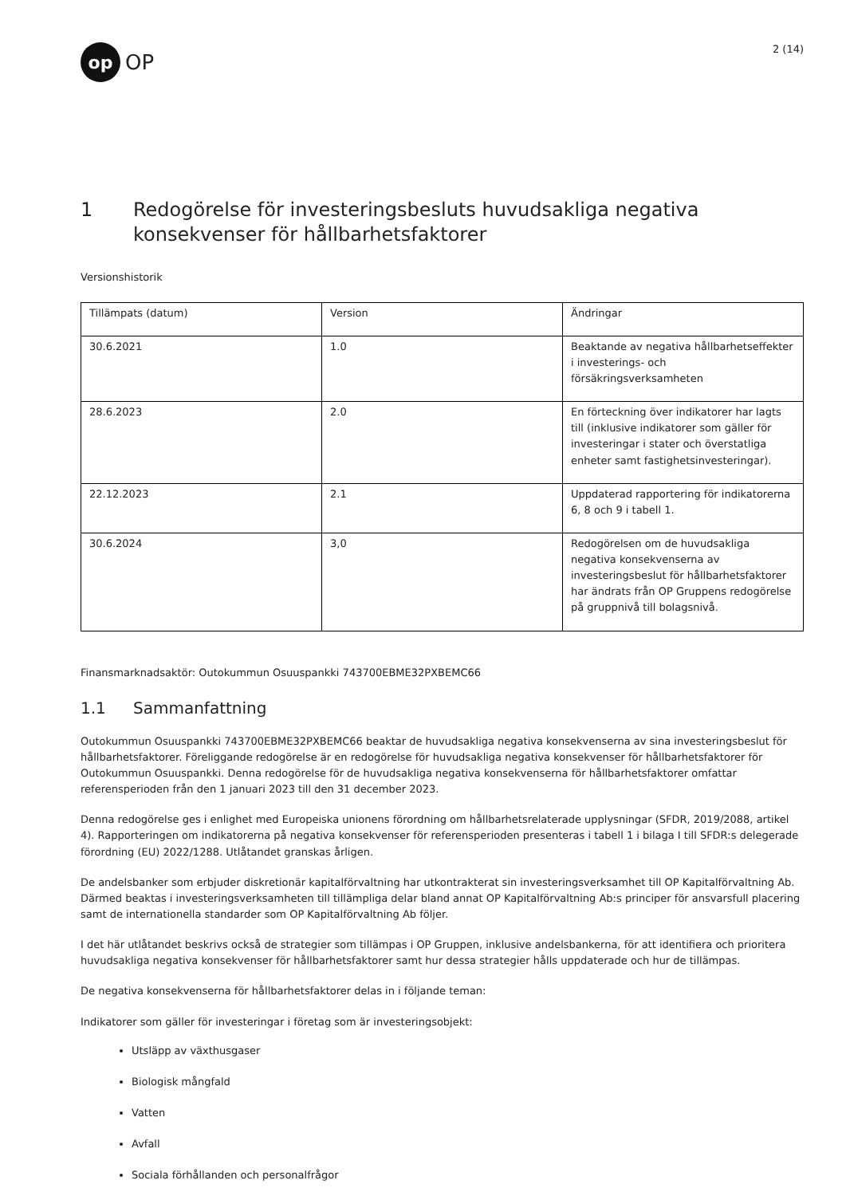op
OP
2 (14)
1 Redogörelse för investeringsbesluts huvudsakliga negativa konsekvenser för hållbarhetsfaktorer
Versionshistorik
| Tillämpats (datum) | Version | Ändringar |
| --- | --- | --- |
| 30.6.2021 | 1.0 | Beaktande av negativa hållbarhetseffekter i investerings- och försäkringsverksamheten |
| 28.6.2023 | 2.0 | En förteckning över indikatorer har lagts till (inklusive indikatorer som gäller för investeringar i stater och överstatliga enheter samt fastighetsinvesteringar). |
| 22.12.2023 | 2.1 | Uppdaterad rapportering för indikatorerna 6, 8 och 9 i tabell 1. |
| 30.6.2024 | 3,0 | Redogörelsen om de huvudsakliga negativa konsekvenserna av investeringsbeslut för hållbarhetsfaktorer har ändrats från OP Gruppens redogörelse på gruppnivå till bolagsnivå. |
Finansmarknadsaktör: Outokummun Osuuspankki 743700EBME32PXBEMC66
1.1 Sammanfattning
Outokummun Osuuspankki 743700EBME32PXBEMC66 beaktar de huvudsakliga negativa konsekvenserna av sina investeringsbeslut för hållbarhetsfaktorer. Föreliggande redogörelse är en redogörelse för huvudsakliga negativa konsekvenser för hållbarhetsfaktorer för Outokummun Osuuspankki. Denna redogörelse för de huvudsakliga negativa konsekvenserna för hållbarhetsfaktorer omfattar referensperioden från den 1 januari 2023 till den 31 december 2023.
Denna redogörelse ges i enlighet med Europeiska unionens förordning om hållbarhetsrelaterade upplysningar (SFDR, 2019/2088, artikel 4). Rapporteringen om indikatorerna på negativa konsekvenser för referensperioden presenteras i tabell 1 i bilaga I till SFDR:s delegerade förordning (EU) 2022/1288. Utlåtandet granskas årligen.
De andelsbanker som erbjuder diskretionär kapitalförvaltning har utkontrakterat sin investeringsverksamhet till OP Kapitalförvaltning Ab. Därmed beaktas i investeringsverksamheten till tillämpliga delar bland annat OP Kapitalförvaltning Ab:s principer för ansvarsfull placering samt de internationella standarder som OP Kapitalförvaltning Ab följer.
I det här utlåtandet beskrivs också de strategier som tillämpas i OP Gruppen, inklusive andelsbankerna, för att identifiera och prioritera huvudsakliga negativa konsekvenser för hållbarhetsfaktorer samt hur dessa strategier hålls uppdaterade och hur de tillämpas.
De negativa konsekvenserna för hållbarhetsfaktorer delas in i följande teman:
Indikatorer som gäller för investeringar i företag som är investeringsobjekt:
Utsläpp av växthusgaser
Biologisk mångfald
Vatten
Avfall
Sociala förhållanden och personalfrågor